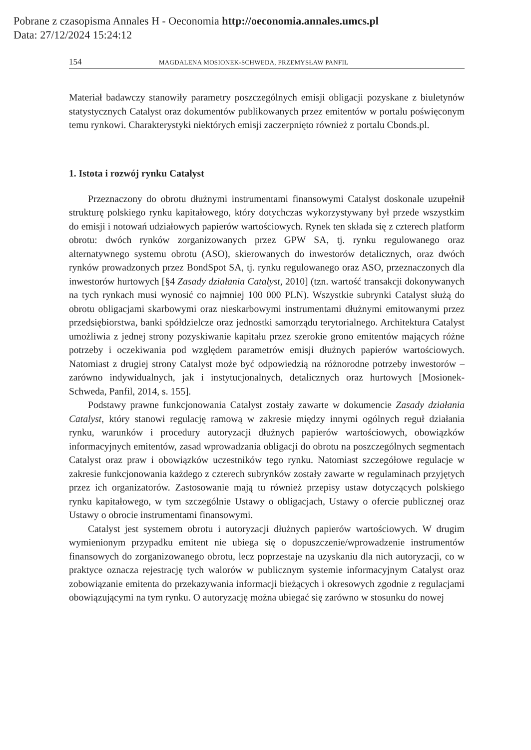Pobrane z czasopisma Annales H - Oeconomia http://oeconomia.annales.umcs.pl
Data: 27/12/2024 15:24:12
154 MAGDALENA MOSIONEK-SCHWEDA, PRZEMYSŁAW PANFIL
Materiał badawczy stanowiły parametry poszczególnych emisji obligacji pozyskane z biuletynów statystycznych Catalyst oraz dokumentów publikowanych przez emitentów w portalu poświęconym temu rynkowi. Charakterystyki niektórych emisji zaczerpnięto również z portalu Cbonds.pl.
1. Istota i rozwój rynku Catalyst
Przeznaczony do obrotu dłużnymi instrumentami finansowymi Catalyst doskonale uzupełnił strukturę polskiego rynku kapitałowego, który dotychczas wykorzystywany był przede wszystkim do emisji i notowań udziałowych papierów wartościowych. Rynek ten składa się z czterech platform obrotu: dwóch rynków zorganizowanych przez GPW SA, tj. rynku regulowanego oraz alternatywnego systemu obrotu (ASO), skierowanych do inwestorów detalicznych, oraz dwóch rynków prowadzonych przez BondSpot SA, tj. rynku regulowanego oraz ASO, przeznaczonych dla inwestorów hurtowych [§4 Zasady działania Catalyst, 2010] (tzn. wartość transakcji dokonywanych na tych rynkach musi wynosić co najmniej 100 000 PLN). Wszystkie subrynki Catalyst służą do obrotu obligacjami skarbowymi oraz nieskarbowymi instrumentami dłużnymi emitowanymi przez przedsiębiorstwa, banki spółdzielcze oraz jednostki samorządu terytorialnego. Architektura Catalyst umożliwia z jednej strony pozyskiwanie kapitału przez szerokie grono emitentów mających różne potrzeby i oczekiwania pod względem parametrów emisji dłużnych papierów wartościowych. Natomiast z drugiej strony Catalyst może być odpowiedzią na różnorodne potrzeby inwestorów – zarówno indywidualnych, jak i instytucjonalnych, detalicznych oraz hurtowych [Mosionek-Schweda, Panfil, 2014, s. 155].
Podstawy prawne funkcjonowania Catalyst zostały zawarte w dokumencie Zasady działania Catalyst, który stanowi regulację ramową w zakresie między innymi ogólnych reguł działania rynku, warunków i procedury autoryzacji dłużnych papierów wartościowych, obowiązków informacyjnych emitentów, zasad wprowadzania obligacji do obrotu na poszczególnych segmentach Catalyst oraz praw i obowiązków uczestników tego rynku. Natomiast szczegółowe regulacje w zakresie funkcjonowania każdego z czterech subrynków zostały zawarte w regulaminach przyjętych przez ich organizatorów. Zastosowanie mają tu również przepisy ustaw dotyczących polskiego rynku kapitałowego, w tym szczególnie Ustawy o obligacjach, Ustawy o ofercie publicznej oraz Ustawy o obrocie instrumentami finansowymi.
Catalyst jest systemem obrotu i autoryzacji dłużnych papierów wartościowych. W drugim wymienionym przypadku emitent nie ubiega się o dopuszczenie/wprowadzenie instrumentów finansowych do zorganizowanego obrotu, lecz poprzestaje na uzyskaniu dla nich autoryzacji, co w praktyce oznacza rejestrację tych walorów w publicznym systemie informacyjnym Catalyst oraz zobowiązanie emitenta do przekazywania informacji bieżących i okresowych zgodnie z regulacjami obowiązującymi na tym rynku. O autoryzację można ubiegać się zarówno w stosunku do nowej